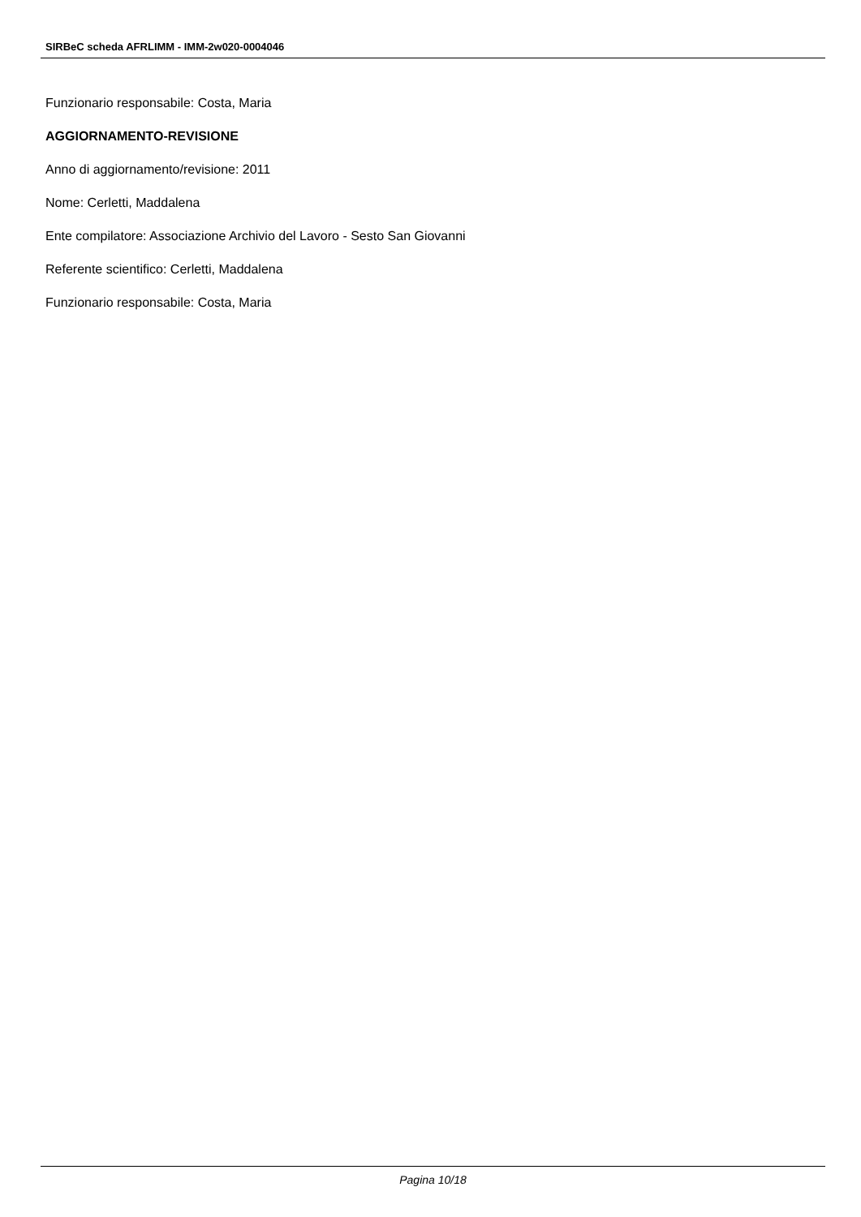SIRBeC scheda AFRLIMM - IMM-2w020-0004046
Funzionario responsabile: Costa, Maria
AGGIORNAMENTO-REVISIONE
Anno di aggiornamento/revisione: 2011
Nome: Cerletti, Maddalena
Ente compilatore: Associazione Archivio del Lavoro - Sesto San Giovanni
Referente scientifico: Cerletti, Maddalena
Funzionario responsabile: Costa, Maria
Pagina 10/18